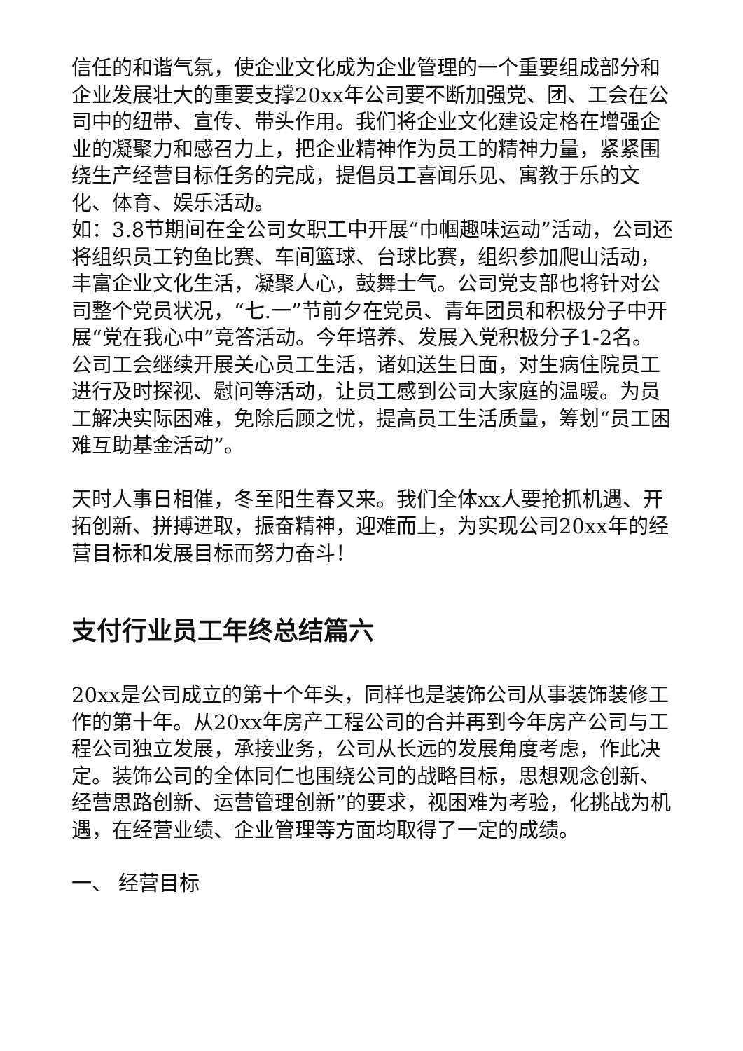信任的和谐气氛，使企业文化成为企业管理的一个重要组成部分和企业发展壮大的重要支撑20xx年公司要不断加强党、团、工会在公司中的纽带、宣传、带头作用。我们将企业文化建设定格在增强企业的凝聚力和感召力上，把企业精神作为员工的精神力量，紧紧围绕生产经营目标任务的完成，提倡员工喜闻乐见、寓教于乐的文化、体育、娱乐活动。
如：3.8节期间在全公司女职工中开展“巾帼趣味运动”活动，公司还将组织员工钓鱼比赛、车间篮球、台球比赛，组织参加爬山活动，丰富企业文化生活，凝聚人心，鼓舞士气。公司党支部也将针对公司整个党员状况，“七.一”节前夕在党员、青年团员和积极分子中开展“党在我心中”竞答活动。今年培养、发展入党积极分子1-2名。公司工会继续开展关心员工生活，诸如送生日面，对生病住院员工进行及时探视、慰问等活动，让员工感到公司大家庭的温暖。为员工解决实际困难，免除后顾之忧，提高员工生活质量，筹划“员工困难互助基金活动”。
天时人事日相催，冬至阳生春又来。我们全体xx人要抢抓机遇、开拓创新、拼搏进取，振奋精神，迎难而上，为实现公司20xx年的经营目标和发展目标而努力奋斗！
支付行业员工年终总结篇六
20xx是公司成立的第十个年头，同样也是装饰公司从事装饰装修工作的第十年。从20xx年房产工程公司的合并再到今年房产公司与工程公司独立发展，承接业务，公司从长远的发展角度考虑，作此决定。装饰公司的全体同仁也围绕公司的战略目标，思想观念创新、经营思路创新、运营管理创新”的要求，视困难为考验，化挑战为机遇，在经营业绩、企业管理等方面均取得了一定的成绩。
一、 经营目标